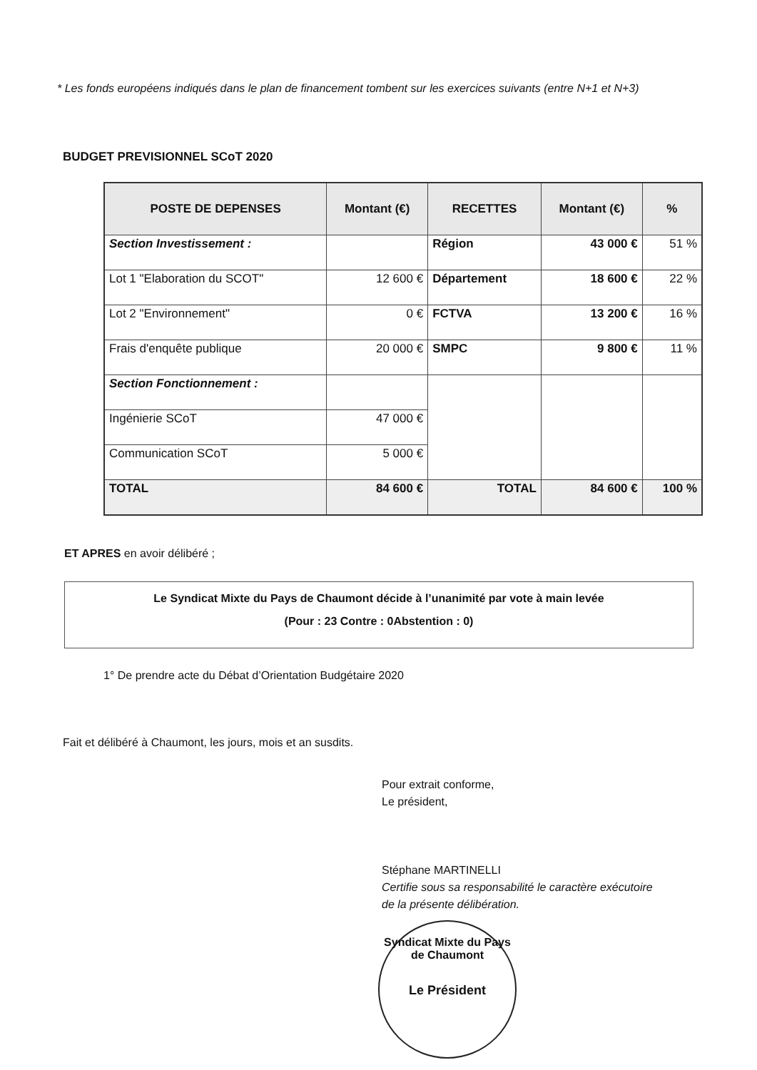* Les fonds européens indiqués dans le plan de financement tombent sur les exercices suivants (entre N+1 et N+3)
BUDGET PREVISIONNEL SCoT 2020
| POSTE DE DEPENSES | Montant (€) | RECETTES | Montant (€) | % |
| --- | --- | --- | --- | --- |
| Section Investissement : | | Région | 43 000 € | 51 % |
| Lot 1 "Elaboration du SCOT" | 12 600 € | Département | 18 600 € | 22 % |
| Lot 2 "Environnement" | 0 € | FCTVA | 13 200 € | 16 % |
| Frais d'enquête publique | 20 000 € | SMPC | 9 800 € | 11 % |
| Section Fonctionnement : | | | | |
| Ingénierie SCoT | 47 000 € | | | |
| Communication SCoT | 5 000 € | | | |
| TOTAL | 84 600 € | TOTAL | 84 600 € | 100 % |
ET APRES en avoir délibéré ;
Le Syndicat Mixte du Pays de Chaumont décide à l’unanimité par vote à main levée
(Pour : 23 Contre : 0Abstention : 0)
1° De prendre acte du Débat d’Orientation Budgétaire 2020
Fait et délibéré à Chaumont, les jours, mois et an susdits.
Pour extrait conforme,
Le président,
Stéphane MARTINELLI
Certifie sous sa responsabilité le caractère exécutoire
de la présente délibération.
Syndicat Mixte du Pays de Chaumont
Le Président